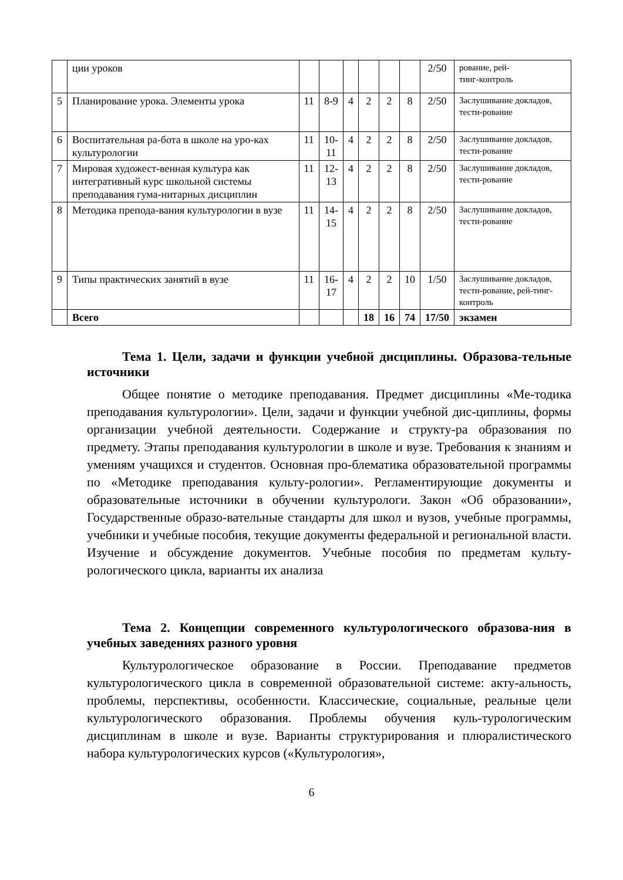| | ции уроков | | | | | | | 2/50 | рование, рей- тинг-контроль |
| 5 | Планирование урока. Элементы урока | 11 | 8-9 | 4 | 2 | 2 | 8 | 2/50 | Заслушивание докладов, тести-рование |
| 6 | Воспитательная ра-бота в школе на уро-ках культурологии | 11 | 10- 11 | 4 | 2 | 2 | 8 | 2/50 | Заслушивание докладов, тести-рование |
| 7 | Мировая художест-венная культура как интегративный курс школьной системы преподавания гума-нитарных дисциплин | 11 | 12- 13 | 4 | 2 | 2 | 8 | 2/50 | Заслушивание докладов, тести-рование |
| 8 | Методика препода-вания культурологии в вузе | 11 | 14- 15 | 4 | 2 | 2 | 8 | 2/50 | Заслушивание докладов, тести-рование |
| 9 | Типы практических занятий в вузе | 11 | 16- 17 | 4 | 2 | 2 | 10 | 1/50 | Заслушивание докладов, тести-рование, рей-тинг-контроль |
| | Всего | | | | 18 | 16 | 74 | 17/50 | экзамен |
Тема 1. Цели, задачи и функции учебной дисциплины. Образова-тельные источники
Общее понятие о методике преподавания. Предмет дисциплины «Ме-тодика преподавания культурологии». Цели, задачи и функции учебной дис-циплины, формы организации учебной деятельности. Содержание и структу-ра образования по предмету. Этапы преподавания культурологии в школе и вузе. Требования к знаниям и умениям учащихся и студентов. Основная про-блематика образовательной программы по «Методике преподавания культу-рологии». Регламентирующие документы и образовательные источники в обучении культурологи. Закон «Об образовании», Государственные образо-вательные стандарты для школ и вузов, учебные программы, учебники и учебные пособия, текущие документы федеральной и региональной власти. Изучение и обсуждение документов. Учебные пособия по предметам культу-рологического цикла, варианты их анализа
Тема 2. Концепции современного культурологического образова-ния в учебных заведениях разного уровня
Культурологическое образование в России. Преподавание предметов культурологического цикла в современной образовательной системе: акту-альность, проблемы, перспективы, особенности. Классические, социальные, реальные цели культурологического образования. Проблемы обучения куль-турологическим дисциплинам в школе и вузе. Варианты структурирования и плюралистического набора культурологических курсов («Культурология»,
6